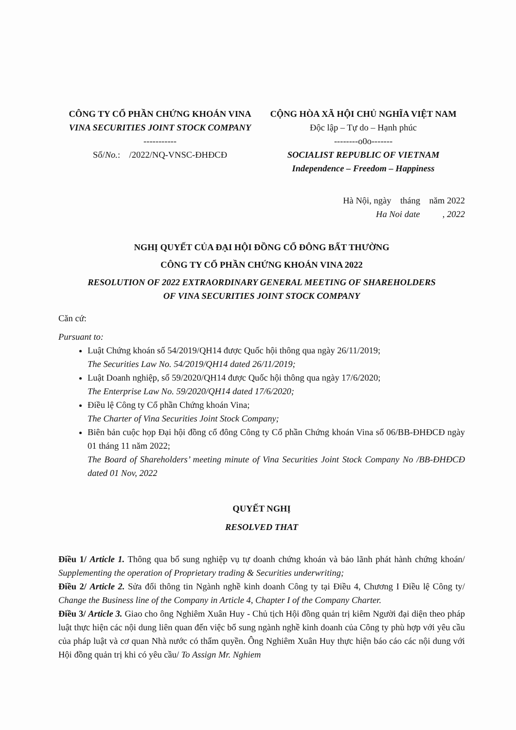CÔNG TY CỔ PHẦN CHỨNG KHOÁN VINA
VINA SECURITIES JOINT STOCK COMPANY
-----------
Số/No.: /2022/NQ-VNSC-ĐHĐCĐ
CỘNG HÒA XÃ HỘI CHỦ NGHĨA VIỆT NAM
Độc lập – Tự do – Hạnh phúc
--------o0o-------
SOCIALIST REPUBLIC OF VIETNAM
Independence – Freedom – Happiness
Hà Nội, ngày tháng năm 2022
Ha Noi date , 2022
NGHỊ QUYẾT CỦA ĐẠI HỘI ĐỒNG CỔ ĐÔNG BẤT THƯỜNG
CÔNG TY CỔ PHẦN CHỨNG KHOÁN VINA 2022
RESOLUTION OF 2022 EXTRAORDINARY GENERAL MEETING OF SHAREHOLDERS
OF VINA SECURITIES JOINT STOCK COMPANY
Căn cứ:
Pursuant to:
Luật Chứng khoán số 54/2019/QH14 được Quốc hội thông qua ngày 26/11/2019;
The Securities Law No. 54/2019/QH14 dated 26/11/2019;
Luật Doanh nghiệp, số 59/2020/QH14 được Quốc hội thông qua ngày 17/6/2020;
The Enterprise Law No. 59/2020/QH14 dated 17/6/2020;
Điều lệ Công ty Cổ phần Chứng khoán Vina;
The Charter of Vina Securities Joint Stock Company;
Biên bản cuộc họp Đại hội đồng cổ đông Công ty Cổ phần Chứng khoán Vina số 06/BB-ĐHĐCĐ ngày 01 tháng 11 năm 2022;
The Board of Shareholders’ meeting minute of Vina Securities Joint Stock Company No /BB-ĐHĐCĐ dated 01 Nov, 2022
QUYẾT NGHỊ
RESOLVED THAT
Điều 1/ Article 1. Thông qua bổ sung nghiệp vụ tự doanh chứng khoán và bảo lãnh phát hành chứng khoán/ Supplementing the operation of Proprietary trading & Securities underwriting;
Điều 2/ Article 2. Sửa đổi thông tin Ngành nghề kinh doanh Công ty tại Điều 4, Chương I Điều lệ Công ty/ Change the Business line of the Company in Article 4, Chapter I of the Company Charter.
Điều 3/ Article 3. Giao cho ông Nghiêm Xuân Huy - Chủ tịch Hội đồng quản trị kiêm Người đại diện theo pháp luật thực hiện các nội dung liên quan đến việc bổ sung ngành nghề kinh doanh của Công ty phù hợp với yêu cầu của pháp luật và cơ quan Nhà nước có thẩm quyền. Ông Nghiêm Xuân Huy thực hiện báo cáo các nội dung với Hội đồng quản trị khi có yêu cầu/ To Assign Mr. Nghiem